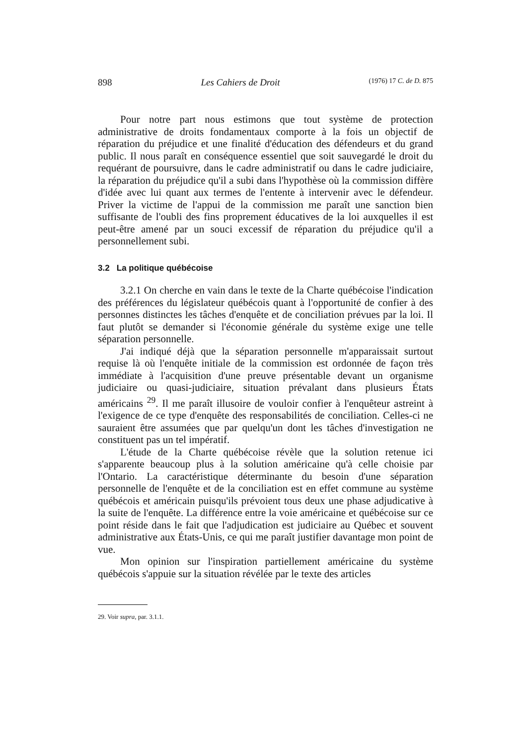898 Les Cahiers de Droit (1976) 17 C. de D. 875
Pour notre part nous estimons que tout système de protection administrative de droits fondamentaux comporte à la fois un objectif de réparation du préjudice et une finalité d'éducation des défendeurs et du grand public. Il nous paraît en conséquence essentiel que soit sauvegardé le droit du requérant de poursuivre, dans le cadre administratif ou dans le cadre judiciaire, la réparation du préjudice qu'il a subi dans l'hypothèse où la commission diffère d'idée avec lui quant aux termes de l'entente à intervenir avec le défendeur. Priver la victime de l'appui de la commission me paraît une sanction bien suffisante de l'oubli des fins proprement éducatives de la loi auxquelles il est peut-être amené par un souci excessif de réparation du préjudice qu'il a personnellement subi.
3.2 La politique québécoise
3.2.1 On cherche en vain dans le texte de la Charte québécoise l'indication des préférences du législateur québécois quant à l'opportunité de confier à des personnes distinctes les tâches d'enquête et de conciliation prévues par la loi. Il faut plutôt se demander si l'économie générale du système exige une telle séparation personnelle.
J'ai indiqué déjà que la séparation personnelle m'apparaissait surtout requise là où l'enquête initiale de la commission est ordonnée de façon très immédiate à l'acquisition d'une preuve présentable devant un organisme judiciaire ou quasi-judiciaire, situation prévalant dans plusieurs États américains <sup>29</sup>. Il me paraît illusoire de vouloir confier à l'enquêteur astreint à l'exigence de ce type d'enquête des responsabilités de conciliation. Celles-ci ne sauraient être assumées que par quelqu'un dont les tâches d'investigation ne constituent pas un tel impératif.
L'étude de la Charte québécoise révèle que la solution retenue ici s'apparente beaucoup plus à la solution américaine qu'à celle choisie par l'Ontario. La caractéristique déterminante du besoin d'une séparation personnelle de l'enquête et de la conciliation est en effet commune au système québécois et américain puisqu'ils prévoient tous deux une phase adjudicative à la suite de l'enquête. La différence entre la voie américaine et québécoise sur ce point réside dans le fait que l'adjudication est judiciaire au Québec et souvent administrative aux États-Unis, ce qui me paraît justifier davantage mon point de vue.
Mon opinion sur l'inspiration partiellement américaine du système québécois s'appuie sur la situation révélée par le texte des articles
29. Voir supra, par. 3.1.1.